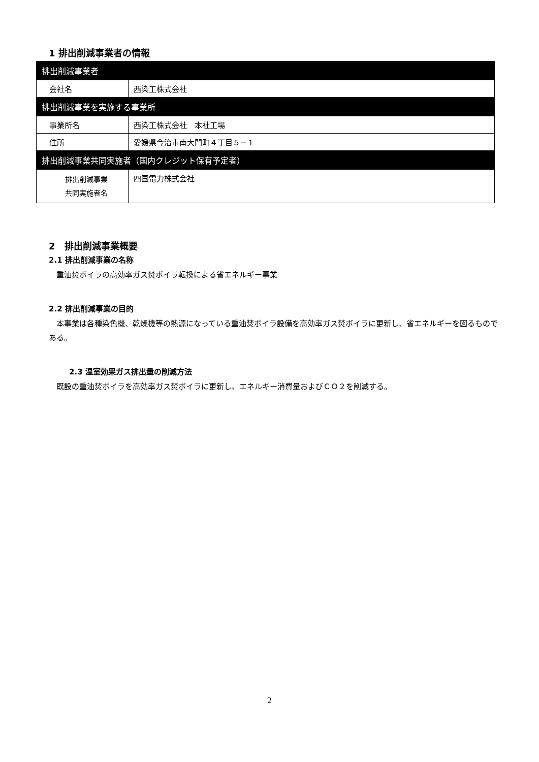1 排出削減事業者の情報
| 排出削減事業者 | |
| 会社名 | 西染工株式会社 |
| 排出削減事業を実施する事業所 | |
| 事業所名 | 西染工株式会社 本社工場 |
| 住所 | 愛媛県今治市南大門町４丁目５−１ |
| 排出削減事業共同実施者（国内クレジット保有予定者） | |
| 排出削減事業 共同実施者名 | 四国電力株式会社 |
2　排出削減事業概要
2.1 排出削減事業の名称
　重油焚ボイラの高効率ガス焚ボイラ転換による省エネルギー事業
2.2 排出削減事業の目的
　本事業は各種染色機、乾燥機等の熱源になっている重油焚ボイラ設備を高効率ガス焚ボイラに更新し、省エネルギーを図るものである。
2.3 温室効果ガス排出量の削減方法
　既設の重油焚ボイラを高効率ガス焚ボイラに更新し、エネルギー消費量およびＣＯ２を削減する。
2